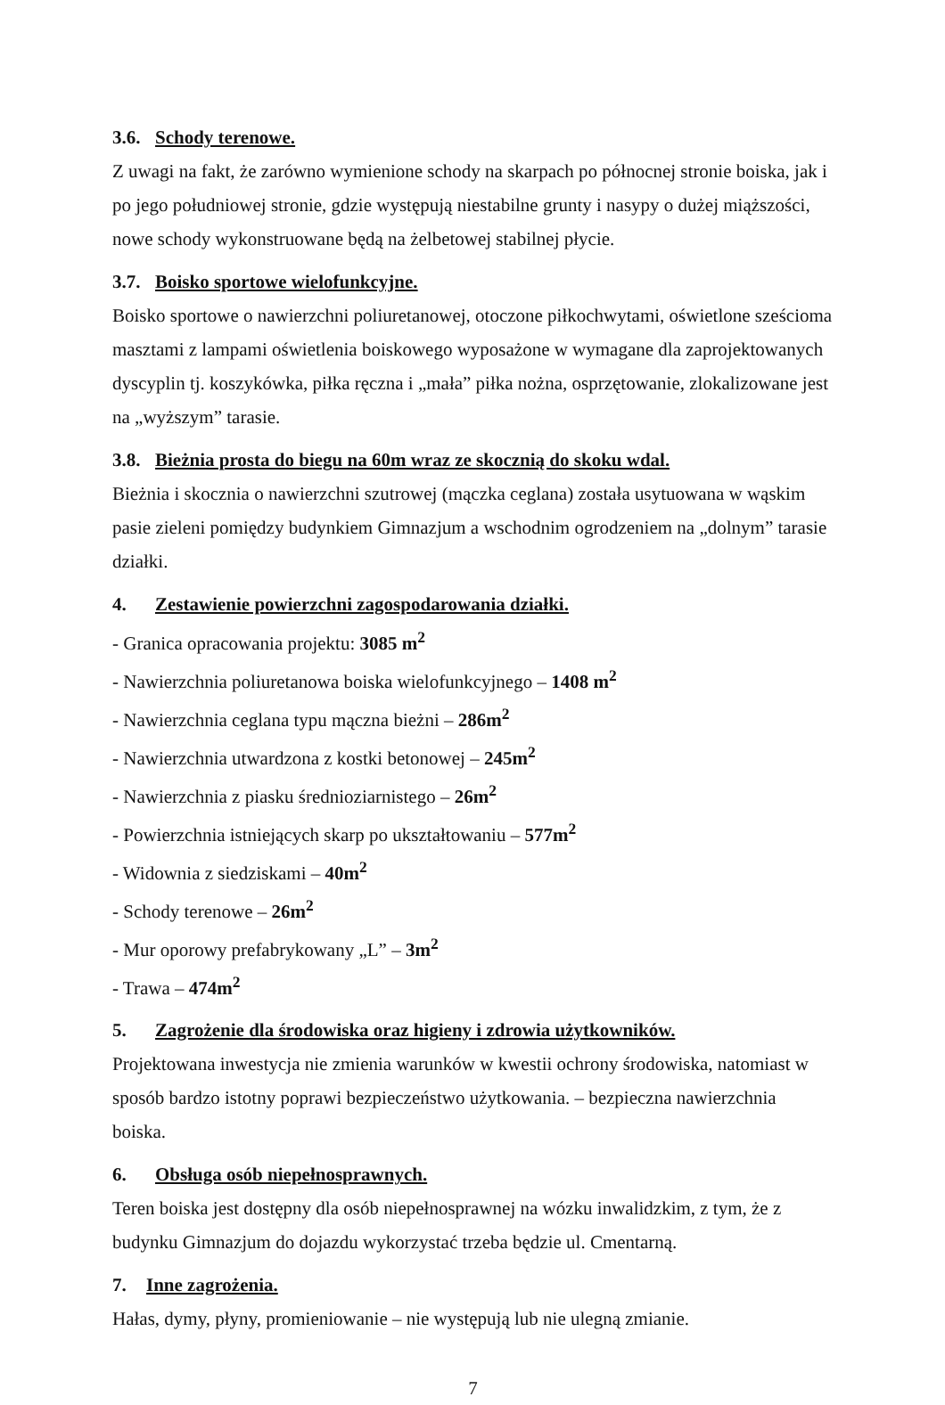3.6. Schody terenowe.
Z uwagi na fakt, że zarówno wymienione schody na skarpach po północnej stronie boiska, jak i po jego południowej stronie, gdzie występują niestabilne grunty i nasypy o dużej miąższości, nowe schody wykonstruowane będą na żelbetowej stabilnej płycie.
3.7. Boisko sportowe wielofunkcyjne.
Boisko sportowe o nawierzchni poliuretanowej, otoczone piłkochwytami, oświetlone sześcioma masztami z lampami oświetlenia boiskowego wyposażone w wymagane dla zaprojektowanych dyscyplin tj. koszykówka, piłka ręczna i „mała” piłka nożna, osprzętowanie, zlokalizowane jest na „wyższym” tarasie.
3.8. Bieżnia prosta do biegu na 60m wraz ze skocznią do skoku wdal.
Bieżnia i skocznia o nawierzchni szutrowej (mączka ceglana) została usytuowana w wąskim pasie zieleni pomiędzy budynkiem Gimnazjum a wschodnim ogrodzeniem na „dolnym” tarasie działki.
4. Zestawienie powierzchni zagospodarowania działki.
- Granica opracowania projektu: 3085 m<sup>2</sup>
- Nawierzchnia poliuretanowa boiska wielofunkcyjnego – 1408 m<sup>2</sup>
- Nawierzchnia ceglana typu mączna bieżni – 286m<sup>2</sup>
- Nawierzchnia utwardzona z kostki betonowej – 245m<sup>2</sup>
- Nawierzchnia z piasku średnioziarnistego – 26m<sup>2</sup>
- Powierzchnia istniejących skarp po ukształtowaniu – 577m<sup>2</sup>
- Widownia z siedziskami – 40m<sup>2</sup>
- Schody terenowe – 26m<sup>2</sup>
- Mur oporowy prefabrykowany „L” – 3m<sup>2</sup>
- Trawa – 474m<sup>2</sup>
5. Zagrożenie dla środowiska oraz higieny i zdrowia użytkowników.
Projektowana inwestycja nie zmienia warunków w kwestii ochrony środowiska, natomiast w sposób bardzo istotny poprawi bezpieczeństwo użytkowania. – bezpieczna nawierzchnia boiska.
6. Obsługa osób niepełnosprawnych.
Teren boiska jest dostępny dla osób niepełnosprawnej na wózku inwalidzkim, z tym, że z budynku Gimnazjum do dojazdu wykorzystać trzeba będzie ul. Cmentarną.
7. Inne zagrożenia.
Hałas, dymy, płyny, promieniowanie – nie występują lub nie ulegną zmianie.
7